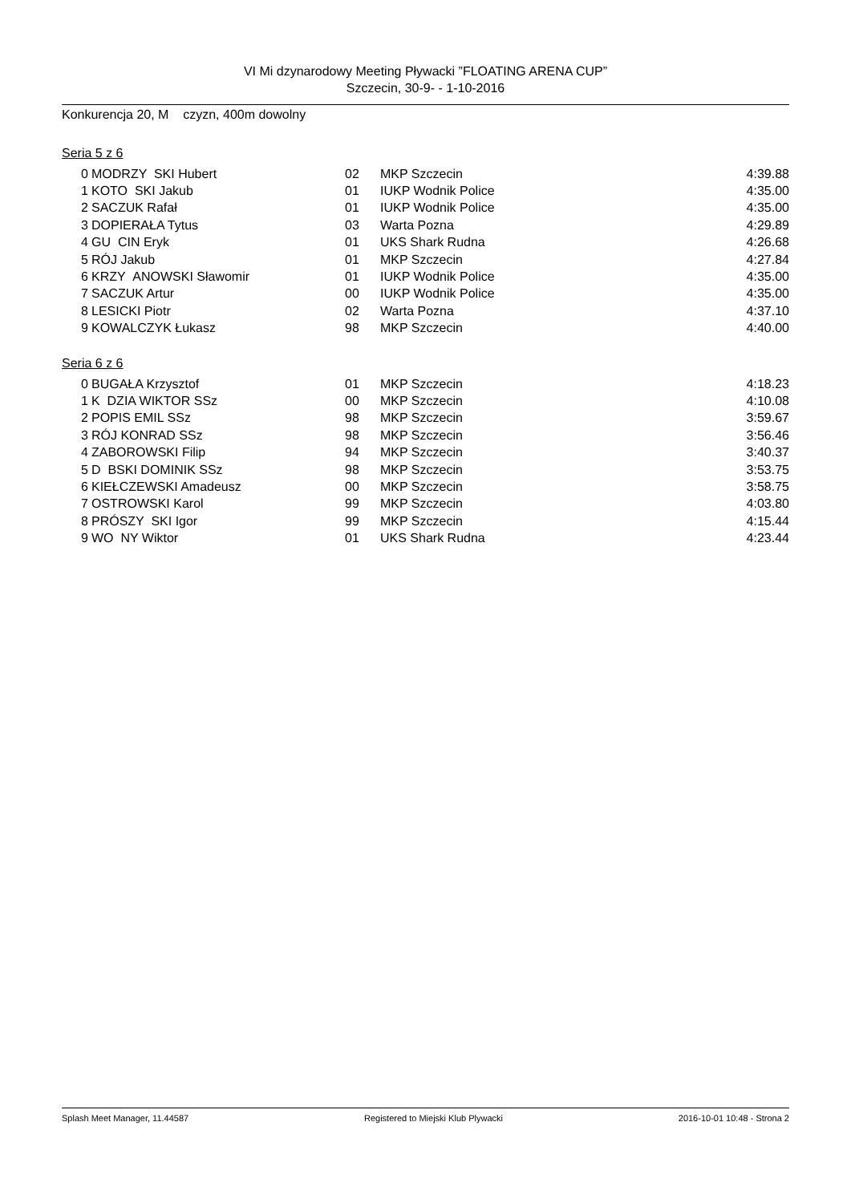VI Mi dzynarodowy Meeting Pływacki ”FLOATING ARENA CUP”
Szczecin, 30-9- - 1-10-2016
Konkurencja 20, M czyzn, 400m dowolny
Seria 5 z 6
| 0 | MODRZY SKI Hubert | 02 | MKP Szczecin | 4:39.88 |
| 1 | KOTO SKI Jakub | 01 | IUKP Wodnik Police | 4:35.00 |
| 2 | SACZUK Rafał | 01 | IUKP Wodnik Police | 4:35.00 |
| 3 | DOPIERAŁA Tytus | 03 | Warta Pozna | 4:29.89 |
| 4 | GU CIN Eryk | 01 | UKS Shark Rudna | 4:26.68 |
| 5 | RÓJ Jakub | 01 | MKP Szczecin | 4:27.84 |
| 6 | KRZY ANOWSKI Sławomir | 01 | IUKP Wodnik Police | 4:35.00 |
| 7 | SACZUK Artur | 00 | IUKP Wodnik Police | 4:35.00 |
| 8 | LESICKI Piotr | 02 | Warta Pozna | 4:37.10 |
| 9 | KOWALCZYK Łukasz | 98 | MKP Szczecin | 4:40.00 |
Seria 6 z 6
| 0 | BUGAŁA Krzysztof | 01 | MKP Szczecin | 4:18.23 |
| 1 | K DZIA WIKTOR SSz | 00 | MKP Szczecin | 4:10.08 |
| 2 | POPIS EMIL SSz | 98 | MKP Szczecin | 3:59.67 |
| 3 | RÓJ KONRAD SSz | 98 | MKP Szczecin | 3:56.46 |
| 4 | ZABOROWSKI Filip | 94 | MKP Szczecin | 3:40.37 |
| 5 | D BSKI DOMINIK SSz | 98 | MKP Szczecin | 3:53.75 |
| 6 | KIEŁCZEWSKI Amadeusz | 00 | MKP Szczecin | 3:58.75 |
| 7 | OSTROWSKI Karol | 99 | MKP Szczecin | 4:03.80 |
| 8 | PRÓSZY SKI Igor | 99 | MKP Szczecin | 4:15.44 |
| 9 | WO NY Wiktor | 01 | UKS Shark Rudna | 4:23.44 |
Splash Meet Manager, 11.44587 Registered to Miejski Klub Plywacki 2016-10-01 10:48 - Strona 2